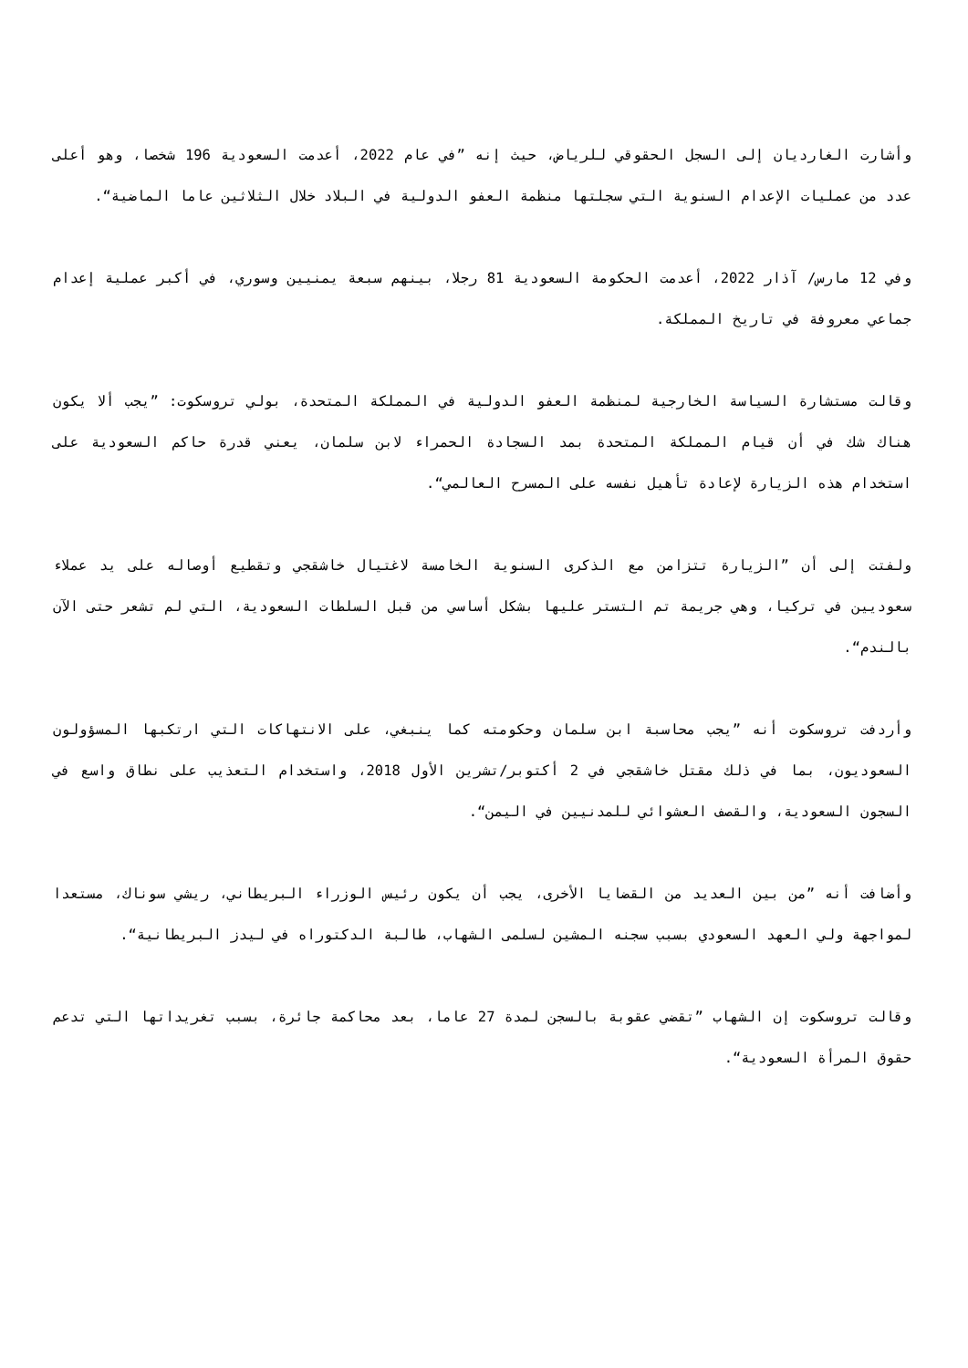وأشارت الغارديان إلى السجل الحقوقي للرياض، حيث إنه ”في عام 2022، أعدمت السعودية 196 شخصا، وهو أعلى عدد من عمليات الإعدام السنوية التي سجلتها منظمة العفو الدولية في البلاد خلال الثلاثين عاما الماضية“.
وفي 12 مارس/ آذار 2022، أعدمت الحكومة السعودية 81 رجلا، بينهم سبعة يمنيين وسوري، في أكبر عملية إعدام جماعي معروفة في تاريخ المملكة.
وقالت مستشارة السياسة الخارجية لمنظمة العفو الدولية في المملكة المتحدة، بولي تروسكوت: ”يجب ألا يكون هناك شك في أن قيام المملكة المتحدة بمد السجادة الحمراء لابن سلمان، يعني قدرة حاكم السعودية على استخدام هذه الزيارة لإعادة تأهيل نفسه على المسرح العالمي“.
ولفتت إلى أن ”الزيارة تتزامن مع الذكرى السنوية الخامسة لاغتيال خاشقجي وتقطيع أوصاله على يد عملاء سعوديين في تركيا، وهي جريمة تم التستر عليها بشكل أساسي من قبل السلطات السعودية، التي لم تشعر حتى الآن بالندم“.
وأردفت تروسكوت أنه ”يجب محاسبة ابن سلمان وحكومته كما ينبغي، على الانتهاكات التي ارتكبها المسؤولون السعوديون، بما في ذلك مقتل خاشقجي في 2 أكتوبر/تشرين الأول 2018، واستخدام التعذيب على نطاق واسع في السجون السعودية، والقصف العشوائي للمدنيين في اليمن“.
وأضافت أنه ”من بين العديد من القضايا الأخرى، يجب أن يكون رئيس الوزراء البريطاني، ريشي سوناك، مستعدا لمواجهة ولي العهد السعودي بسبب سجنه المشين لسلمى الشهاب، طالبة الدكتوراه في ليدز البريطانية“.
وقالت تروسكوت إن الشهاب ”تقضي عقوبة بالسجن لمدة 27 عاما، بعد محاكمة جائرة، بسبب تغريداتها التي تدعم حقوق المرأة السعودية“.